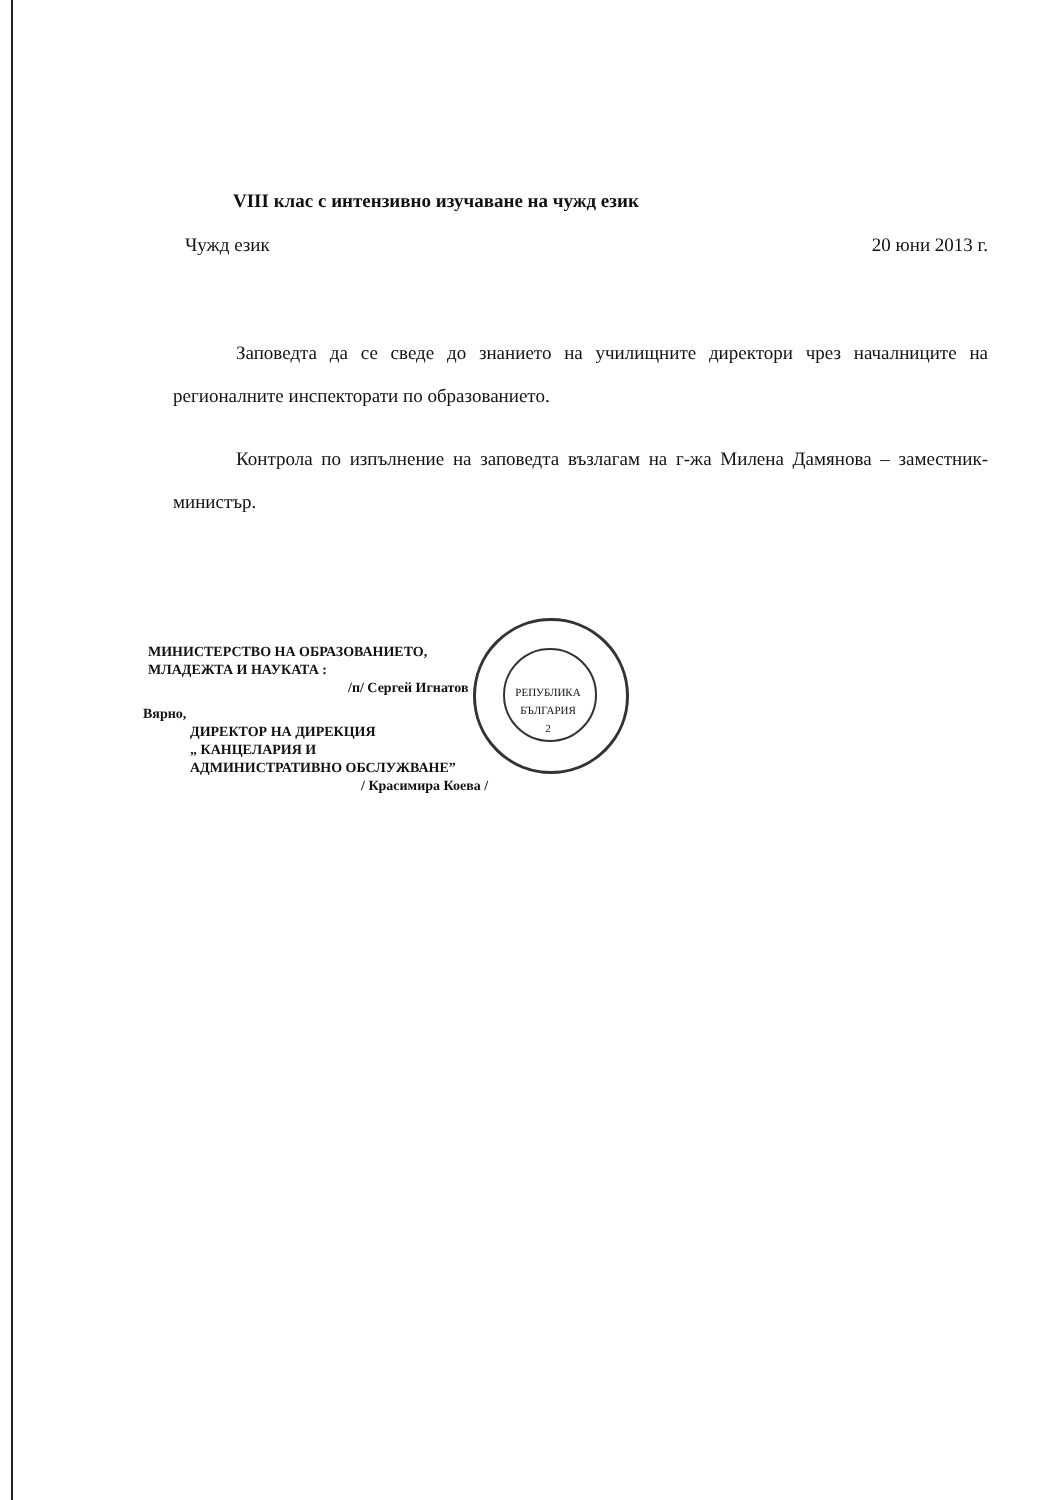VIII клас с интензивно изучаване на чужд език
Чужд език 20 юни 2013 г.
Заповедта да се сведе до знанието на училищните директори чрез началниците на регионалните инспекторати по образованието.
Контрола по изпълнение на заповедта възлагам на г-жа Милена Дамянова – заместник-министър.
МИНИСТЕРСТВО НА ОБРАЗОВАНИЕТО,
МЛАДЕЖТА И НАУКАТА :
/п/ Сергей Игнатов
Вярно,
ДИРЕКТОР НА ДИРЕКЦИЯ
„ КАНЦЕЛАРИЯ И
АДМИНИСТРАТИВНО ОБСЛУЖВАНЕ”
/ Красимира Коева /
РЕПУБЛИКА
БЪЛГАРИЯ
2